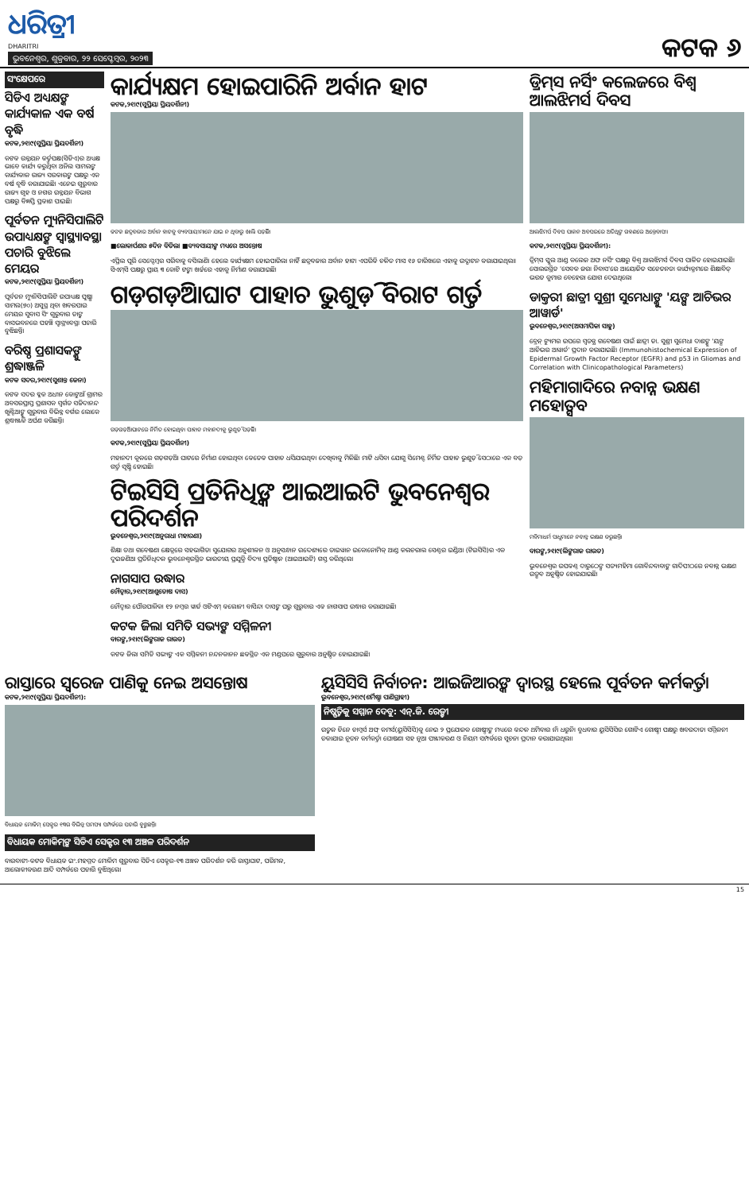ଧରିତ୍ରୀ
DHARITRI
ଭୁବନେଶ୍ୱର, ଶୁକ୍ରବାର, ୨୨ ସେପ୍ଟେମ୍ବର, ୨୦୨୩
କଟକ ୬
ସଂକ୍ଷେପରେ
ସିଡିଏ ଅଧ୍ୟକ୍ଷଙ୍କ କାର୍ଯ୍ୟକାଳ ଏକ ବର୍ଷ ବୃଦ୍ଧି
କଟକ,୨୧।୯(ସୁପ୍ରିୟା ପ୍ରିୟଦର୍ଶିନୀ)
କଟକ ଉନ୍ନୟନ କର୍ତ୍ତୃପକ୍ଷ(ସିଡିଏ)ର ଅଧ୍ୟକ୍ଷ ଭାବେ କାର୍ଯ୍ୟ କରୁଥିବା ଅନିଲ ସାମଲଙ୍କ କାର୍ଯ୍ୟକାଳ ରାଜ୍ୟ ସରକାରଙ୍କ ପକ୍ଷରୁ ଏକ ବର୍ଷ ବୃଦ୍ଧି କରାଯାଇଛି। ଏନେଇ ଗୁରୁବାର ରାଜ୍ୟ ଗୃହ ଓ ନଗର ଉନ୍ନୟନ ବିଭାଗ ପକ୍ଷରୁ ବିଜ୍ଞପ୍ତି ପ୍ରକାଶ ପାଇଛି।
ପୂର୍ବତନ ମ୍ୟୁନିସିପାଲିଟି ଉପାଧ୍ୟକ୍ଷଙ୍କ ସ୍ୱାସ୍ଥ୍ୟାବସ୍ଥା ପଚାରି ବୁଝିଲେ ମେୟର
କଟକ,୨୧।୯(ସୁପ୍ରିୟା ପ୍ରିୟଦର୍ଶିନୀ)
ପୂର୍ବତନ ମ୍ୟୁନିସିପାଲିଟି ଉପାଧ୍ୟକ୍ଷ ପୁଷ୍ପା ସାମଲ(୭୦) ଅସୁସ୍ଥ ଥିବା ଖବରପାଇ ମେୟର ସୁବାସ ସିଂ ଗୁରୁବାର ତାଙ୍କ ବାସଭବନରେ ପହଞ୍ଚି ସ୍ୱାସ୍ଥ୍ୟାବସ୍ଥା ପଚାରି ବୁଝିଛନ୍ତି।
ବରିଷ୍ଠ ପ୍ରଶାସକଙ୍କୁ ଶ୍ରଦ୍ଧାଞ୍ଜଳି
କଟକ ସଦର,୨୧।୯(ସୁଶାନ୍ତ ଜେନା)
କଟକ ସଦର ବ୍ଲକ ଅଧୀନ କୋଟୁଆଁ ଗ୍ରାମର ଅବସରପ୍ରାପ୍ତ ପ୍ରଶାସକ ସ୍ୱର୍ଗତ ସଚ୍ଚିଦାନନ୍ଦ ଖୁଣ୍ଟିଆଙ୍କୁ ଗୁରୁବାର ବିଭିନ୍ନ ବର୍ଗର ଲୋକେ ଶ୍ରଦ୍ଧାଞ୍ଜଳି ଅର୍ପଣ କରିଛନ୍ତି।
କାର୍ଯ୍ୟକ୍ଷମ ହୋଇପାରିନି ଅର୍ବାନ ହାଟ
କଟକ,୨୧।୯(ସୁପ୍ରିୟା ପ୍ରିୟଦର୍ଶିନୀ)
କଟକ ଛତ୍ରବଜାର ଅର୍ବାନ ହାଟକୁ ବ୍ୟବସାୟୀମାନେ ଯାଇ ନ ଥିବାରୁ ଖାଲି ପଡ଼ିଛି।
■ଲୋକାର୍ପଣର ୫ଦିନ ବିତିଲା ■ବ୍ୟବସାୟୀଙ୍କ ମଧ୍ୟରେ ଅସନ୍ତୋଷ
ଏପ୍ରିଲ ପୂରି ସେପ୍ଟେମ୍ବର ସରିବାକୁ ବସିଲାଣି। ହେଲେ କାର୍ଯ୍ୟକ୍ଷମ ହୋଇପାରିଲା ନାହିଁ ଛତ୍ରବଜାର ଅର୍ବାନ ହାଟ। ଏପରିକି ଚଳିତ ମାସ ୧୬ ତାରିଖରେ ଏହାକୁ ଉଦ୍ଘାଟନ କରାଯାଇଥିଲା। ସିଏମ୍‌ସି ପକ୍ଷରୁ ପ୍ରାୟ ୩ କୋଟି ଟଙ୍କା ଖର୍ଚ୍ଚରେ ଏହାକୁ ନିର୍ମାଣ କରାଯାଇଛି।
ଗଡ଼ଗଡ଼ିଆଘାଟ ପାହାଚ ଭୁଶୁଡ଼ି ବିରାଟ ଗର୍ତ୍ତ
ଗଡ଼ଗଡ଼ିଆଘାଟରେ ନିର୍ମିତ ହୋଇଥିବା ପାହାଚ ମହାନଦୀକୁ ଭୁଶୁଡ଼ି ପଡ଼ିଛି।
କଟକ,୨୧।୯(ସୁପ୍ରିୟା ପ୍ରିୟଦର୍ଶିନୀ)
ମହାନଦୀ କୂଳରେ ଗଡ଼ଗଡ଼ିଆ ଘାଟରେ ନିର୍ମାଣ ହୋଇଥିବା କେତେକ ପାହାଚ ଧସିଯାଇଥିବା ଦେଖିବାକୁ ମିଳିଛି। ମାଟି ଧସିବା ଯୋଗୁ ସିମେଣ୍ଟ ନିର୍ମିତ ପାହାଚ ଭୁଶୁଡ଼ି ସେଠାରେ ଏକ ବଡ଼ ଗର୍ତ୍ତ ସୃଷ୍ଟି ହୋଇଛି।
ଟିଇସିସି ପ୍ରତିନିଧିଙ୍କ ଆଇଆଇଟି ଭୁବନେଶ୍ୱର ପରିଦର୍ଶନ
ଭୁବନେଶ୍ୱର,୨୧।୯(ଅନୁରାଧା ମହାରଣା)
ଶିକ୍ଷା ତଥା ଗବେଷଣା କ୍ଷେତ୍ରରେ ସହଭାଗିତା ସୁଯୋଗର ଅନୁଶୀଳନ ଓ ଅନୁସନ୍ଧାନ ଉଦ୍ଦେଶ୍ୟରେ ତାଇୱାନ ଇକୋନୋମିକ୍ ଆଣ୍ଡ କଲଚରାଲ ସେଣ୍ଟର ଇଣ୍ଡିଆ (ଟିଇସିସି)ର ଏକ ଦୁଇଜଣିଆ ପ୍ରତିନିଧିଦଳ ଭୁବନେଶ୍ୱରସ୍ଥିତ ଭାରତୀୟ ପ୍ରଯୁକ୍ତି ବିଦ୍ୟା ପ୍ରତିଷ୍ଠାନ (ଆଇଆଇଟି) ଗସ୍ତ କରିଥିଲେ।
ନାଗସାପ ଉଦ୍ଧାର
ଚୌଦ୍ୱାର,୨୧।୯(ଆଶୁତୋଷ ଦାସ)
ଚୌଦ୍ୱାର ପୌରପାଳିକା ୧୨ ନମ୍ବର ୱାର୍ଡ ଓଟିଏମ୍ କଲୋନୀ ବାସିନ୍ଦା ଦାସଙ୍କ ଘରୁ ଗୁରୁବାର ଏକ ନାଗସାପ ଉଦ୍ଧାର କରାଯାଇଛି।
କଟକ ଜିଲା ସମିତି ସଭ୍ୟଙ୍କ ସମ୍ମିଳନୀ
ବାରଙ୍ଗ,୨୧।୯(ଲିଙ୍ଗରାଜ ରାଉତ)
କଟକ ଜିଲା ସମିତି ସଭ୍ୟଙ୍କ ଏକ ସମ୍ମିଳନୀ ନନ୍ଦନକାନନ ଛକସ୍ଥିତ ଏକ ମଣ୍ଡପରେ ଗୁରୁବାର ଅନୁଷ୍ଠିତ ହୋଇଯାଇଛି।
ଡ୍ରିମ୍‌ସ ନର୍ସିଂ କଲେଜରେ ବିଶ୍ୱ ଆଲଝିମର୍ସ ଦିବସ
ଆଲଝିମର୍ସ ଦିବସ ପାଳନ ଅବସରରେ ଅତିଥିଙ୍କ ଗହଣରେ ଅନ୍ତେବାସୀ।
କଟକ,୨୧।୯(ସୁପ୍ରିୟା ପ୍ରିୟଦର୍ଶିନୀ):
ଡ୍ରିମ୍‌ସ ସ୍କୁଲ ଆଣ୍ଡ କଲେଜ ଅଫ ନର୍ସିଂ ପକ୍ଷରୁ ବିଶ୍ୱ ଆଲଝିମର୍ସ ଦିବସ ପାଳିତ ହୋଇଯାଇଛି। ସୋଲରସ୍ଥିତ 'ସେବକ ଜରା ନିବାସ'ରେ ଆୟୋଜିତ ସଚେତନତା କାର୍ଯ୍ୟକ୍ରମରେ ଶିକ୍ଷାବିତ୍ ଭରତ କୁମାର ବେହେରା ଯୋଗ ଦେଇଥିଲେ।
ଡାକ୍ତରୀ ଛାତ୍ରୀ ସୁଶ୍ରୀ ସୁମେଧାଙ୍କୁ 'ୟଙ୍ଗ ଆଚିଭର ଆୱାର୍ଡ'
ଭୁବନେଶ୍ୱର,୨୧।୯(ଅସମାପିକା ସାହୁ)
ବ୍ରେନ୍ ଟ୍ୟୁମର ଉପରେ ସ୍ୱତନ୍ତ୍ର ଗବେଷଣା ପାଇଁ ଛାତ୍ରୀ ଡା. ସୁଶ୍ରୀ ସୁମେଧା ଦାଶଙ୍କୁ 'ୟଙ୍ଗ ଆଚିଭର ଆୱାର୍ଡ' ପ୍ରଦାନ କରାଯାଇଛି। (Immunohistochemical Expression of Epidermal Growth Factor Receptor (EGFR) and p53 in Gliomas and Correlation with Clinicopathological Parameters)
ମହିମାଗାଦିରେ ନବାନ୍ନ ଭକ୍ଷଣ ମହୋତ୍ସବ
ମହିମାଧର୍ମ ସାଧୁମାନେ ନବାନ୍ନ ଭକ୍ଷଣ କରୁଛନ୍ତି।
ବାରଙ୍ଗ,୨୧।୯(ଲିଙ୍ଗରାଜ ରାଉତ)
ଭୁବନେଶ୍ୱର ଉପକଣ୍ଠ ଦାରୁଠେଙ୍ଗ ସତ୍ୟମହିମା ଗୋବିନ୍ଦବାବାଙ୍କ ଗାଦିପୀଠରେ ନବାନ୍ନ ଭକ୍ଷଣ ଉତ୍ସବ ଅନୁଷ୍ଠିତ ହୋଇଯାଇଛି।
ରାସ୍ତାରେ ସ୍ୱରେଜ ପାଣିକୁ ନେଇ ଅସନ୍ତୋଷ
କଟକ,୨୧।୯(ସୁପ୍ରିୟା ପ୍ରିୟଦର୍ଶିନୀ):
ବିଧାୟକ ମୋକିମ୍ ସେକ୍ଟର ୧୩ର ବିଭିନ୍ନ ସମସ୍ୟା ସମ୍ପର୍କରେ ପଚାରି ବୁଝୁଛନ୍ତି।
ବିଧାୟକ ମୋକିମ୍‌ଙ୍କ ସିଡିଏ ସେକ୍ଟର ୧୩ ଅଞ୍ଚଳ ପରିଦର୍ଶନ
ବାରବାଟୀ-କଟକ ବିଧାୟକ ଇଂ.ମହମ୍ମଦ ମୋକିମ ଗୁରୁବାର ସିଡିଏ ସେକ୍ଟର-୧୩ ଅଞ୍ଚଳ ପରିଦର୍ଶନ କରି ରାସ୍ତାଘାଟ, ପରିମଳ, ଆଲୋକୀକରଣ ଆଦି ସମ୍ପର୍କରେ ପଚାରି ବୁଝିଥିଲେ।
ୟୁସିସିସି ନିର୍ବାଚନ: ଆଇଜିଆରଙ୍କ ଦ୍ୱାରସ୍ଥ ହେଲେ ପୂର୍ବତନ କର୍ମକର୍ତ୍ତା
ଭୁବନେଶ୍ୱର,୨୧।୯(ଶର୍ମିଷ୍ଠା ପାଣିଗ୍ରାହୀ)
ନିଷ୍ପତ୍ତିକୁ ସମ୍ମାନ ଦେବୁ: ଏନ୍.ଜି. ରେଡ୍ଡୀ
ଉତ୍କଳ ଚିନେ ଚାମ୍ବର୍ସ ଅଫ୍ କମର୍ସ(ୟୁସିସିସି)କୁ ନେଇ ୨ ପ୍ରଯୋଜକ ଗୋଷ୍ଠୀଙ୍କ ମଧ୍ୟରେ କନ୍ଦଳ ଥମିବାର ନାଁ ଧରୁନି। ବୁଧବାର ୟୁସିସିସିର ଗୋଟିଏ ଗୋଷ୍ଠୀ ପକ୍ଷରୁ ଖବରଦାତା ସମ୍ମିଳନୀ ଡକାଯାଇ ନୂତନ କର୍ମକର୍ତ୍ତା ଘୋଷଣା ସହ ନୂଆ ପଞ୍ଜୀକରଣ ଓ ନିୟମ ସମ୍ପର୍କରେ ସୂଚନା ପ୍ରଦାନ କରାଯାଇଥିଲା।
15